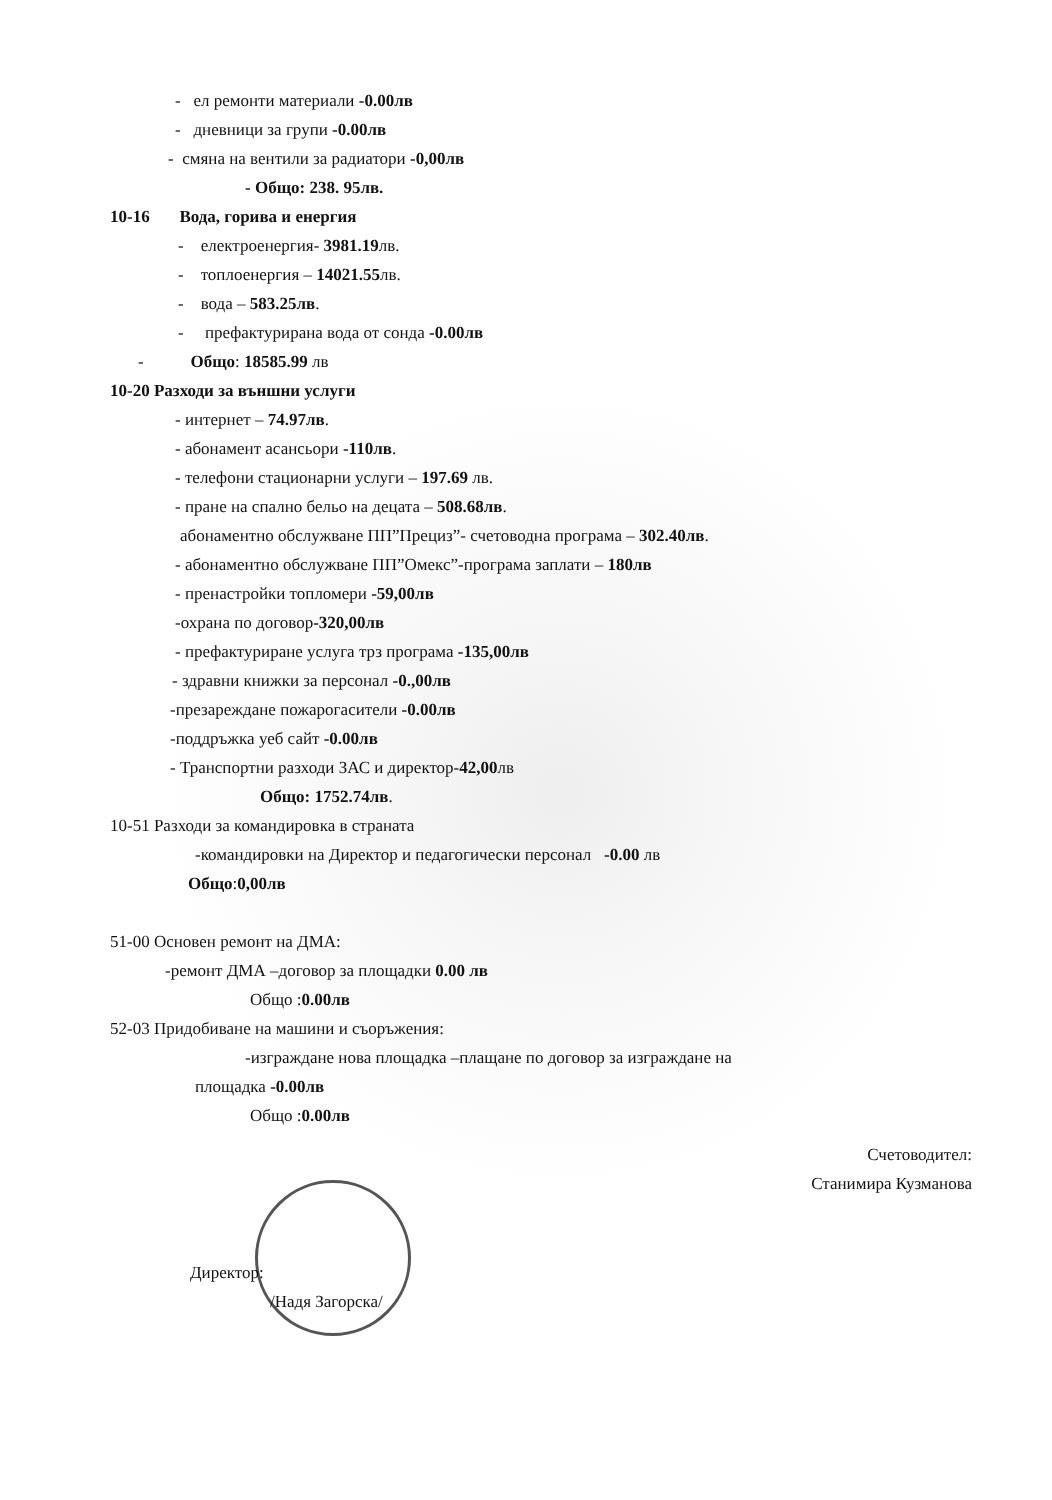- ел ремонти материали -0.00лв
- дневници за групи -0.00лв
- смяна на вентили за радиатори -0,00лв
- Общо: 238. 95лв.
10-16 Вода, горива и енергия
- електроенергия- 3981.19лв.
- топлоенергия – 14021.55лв.
- вода – 583.25лв.
- префактурирана вода от сонда -0.00лв
- Общо: 18585.99 лв
10-20 Разходи за външни услуги
- интернет – 74.97лв.
- абонамент асансьори -110лв.
- телефони стационарни услуги – 197.69 лв.
- пране на спално бельо на децата – 508.68лв.
абонаментно обслужване ПП”Прециз”- счетоводна програма – 302.40лв.
- абонаментно обслужване ПП”Омекс”-програма заплати – 180лв
- пренастройки топломери -59,00лв
-охрана по договор-320,00лв
- префактуриране услуга трз програма -135,00лв
- здравни книжки за персонал -0.,00лв
-презареждане пожарогасители -0.00лв
-поддръжка уеб сайт -0.00лв
- Транспортни разходи ЗАС и директор-42,00лв
Общо: 1752.74лв.
10-51 Разходи за командировка в страната
-командировки на Директор и педагогически персонал -0.00 лв
Общо:0,00лв
51-00 Основен ремонт на ДМА:
-ремонт ДМА –договор за площадки 0.00 лв
Общо :0.00лв
52-03 Придобиване на машини и съоръжения:
-изграждане нова площадка –плащане по договор за изграждане на
площадка -0.00лв
Общо :0.00лв
Счетоводител:
Станимира Кузманова
Директор:
/Надя Загорска/